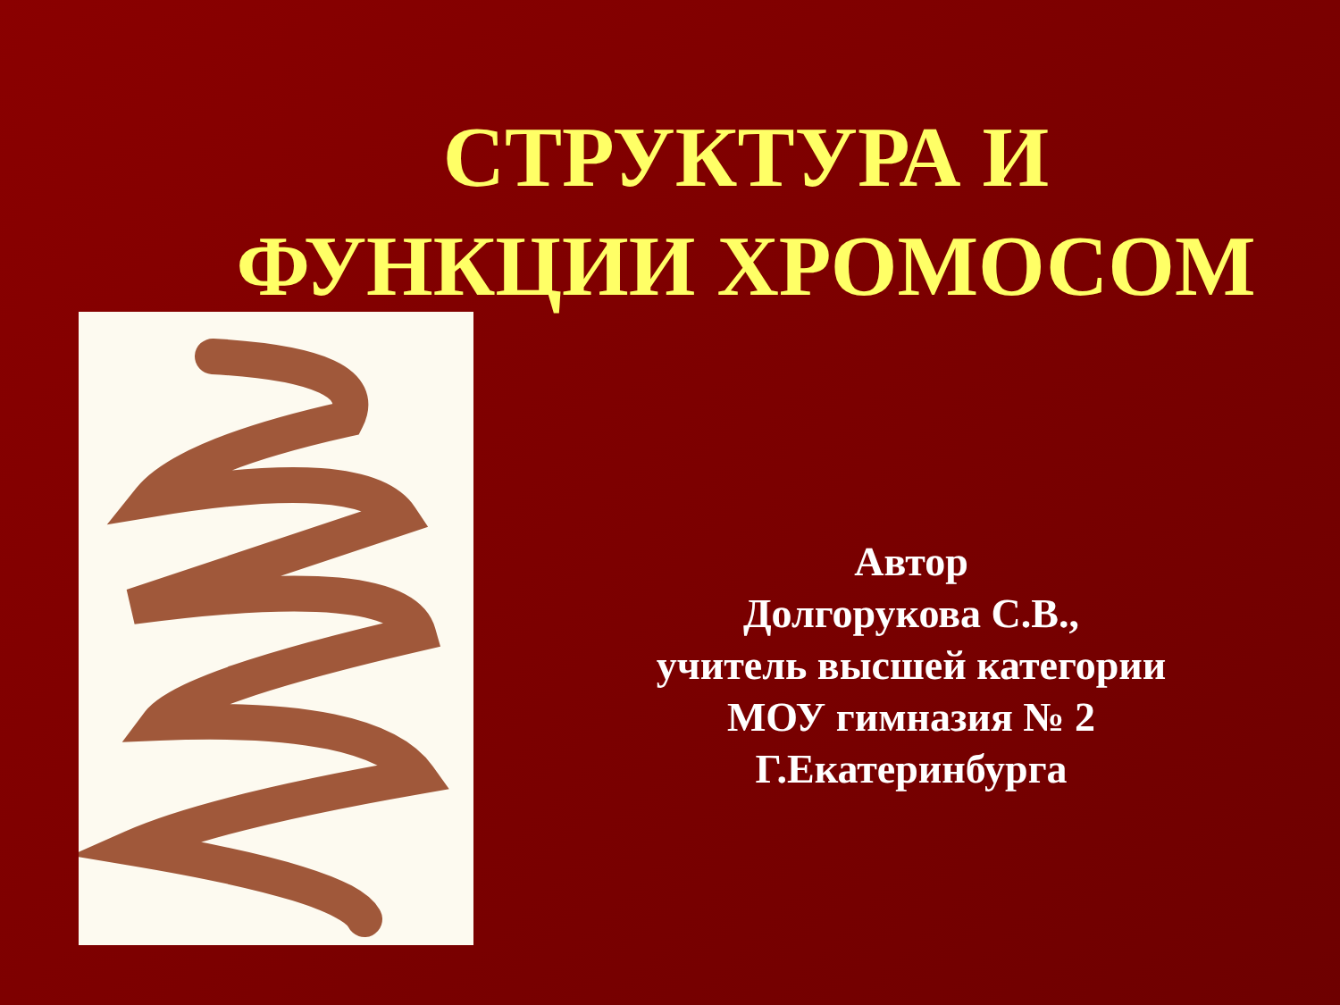СТРУКТУРА И
ФУНКЦИИ ХРОМОСОМ
Автор
Долгорукова С.В.,
учитель высшей категории
МОУ гимназия № 2
Г.Екатеринбурга